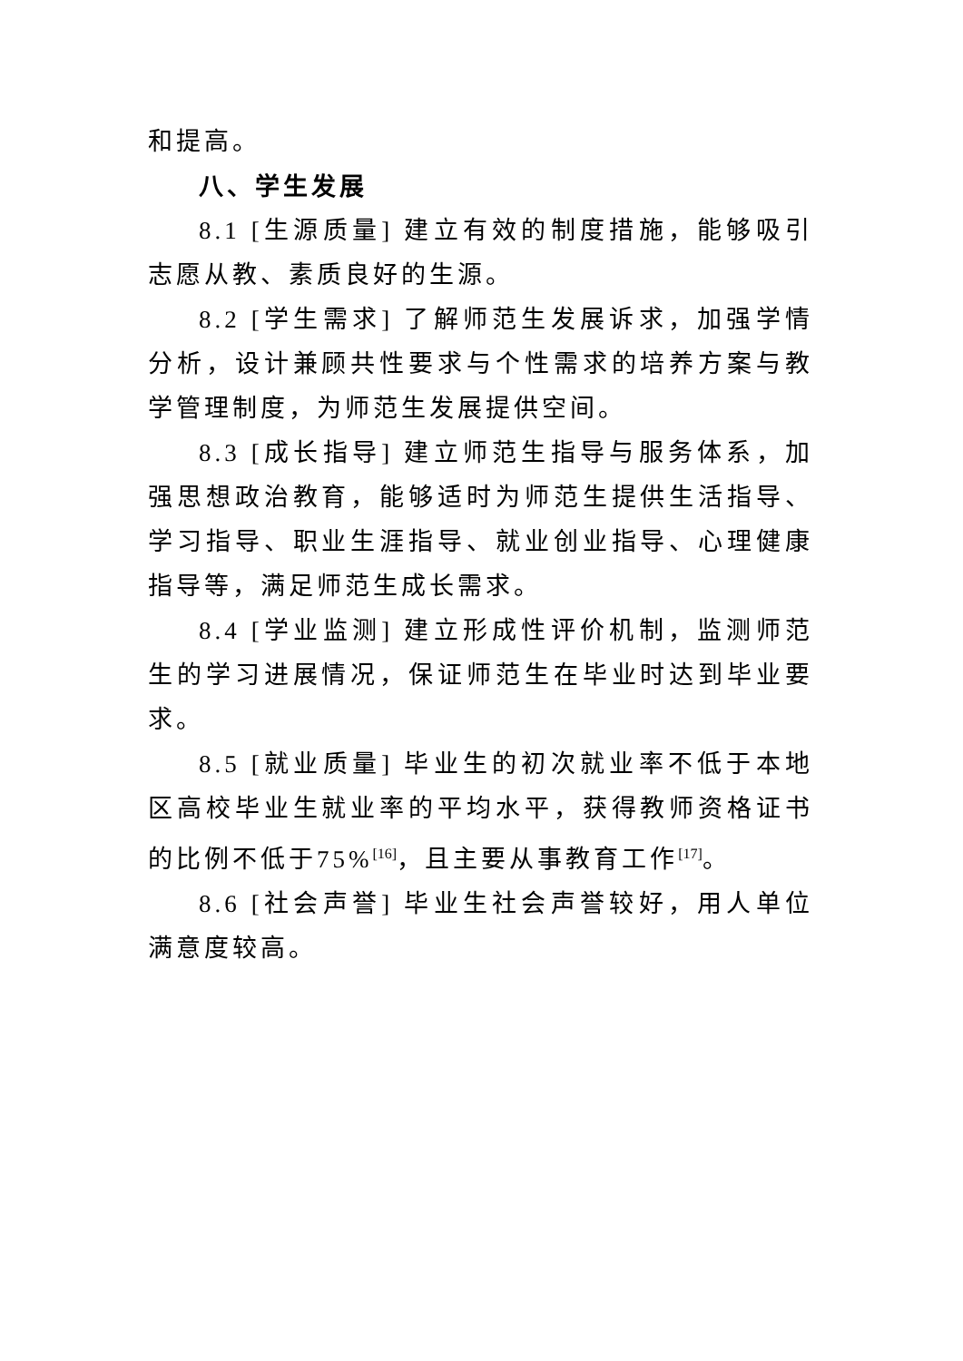和提高。
八、学生发展
8.1 [生源质量] 建立有效的制度措施，能够吸引志愿从教、素质良好的生源。
8.2 [学生需求] 了解师范生发展诉求，加强学情分析，设计兼顾共性要求与个性需求的培养方案与教学管理制度，为师范生发展提供空间。
8.3 [成长指导] 建立师范生指导与服务体系，加强思想政治教育，能够适时为师范生提供生活指导、学习指导、职业生涯指导、就业创业指导、心理健康指导等，满足师范生成长需求。
8.4 [学业监测] 建立形成性评价机制，监测师范生的学习进展情况，保证师范生在毕业时达到毕业要求。
8.5 [就业质量] 毕业生的初次就业率不低于本地区高校毕业生就业率的平均水平，获得教师资格证书的比例不低于75%<sup>[16]</sup>，且主要从事教育工作<sup>[17]</sup>。
8.6 [社会声誉] 毕业生社会声誉较好，用人单位满意度较高。